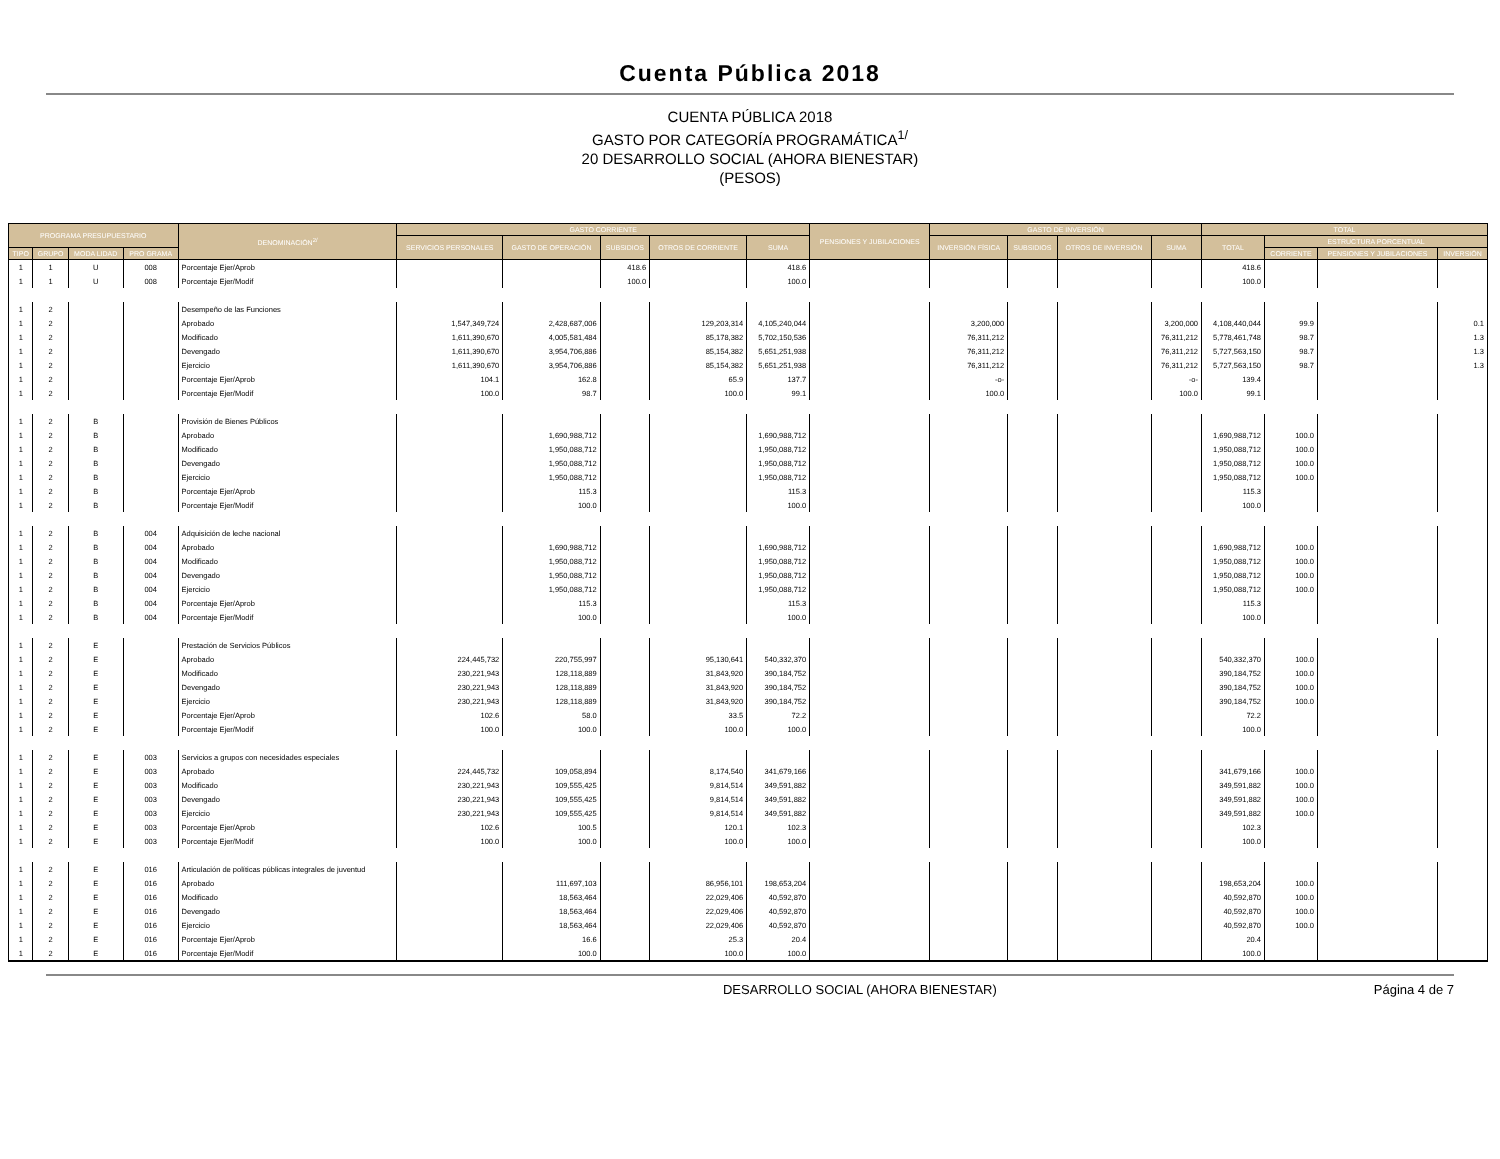Cuenta Pública 2018
CUENTA PÚBLICA 2018
GASTO POR CATEGORÍA PROGRAMÁTICA<sup>1/</sup>
20 DESARROLLO SOCIAL (AHORA BIENESTAR)
(PESOS)
| PROGRAMA PRESUPUESTARIO | | | | DENOMINACIÓN<sup>2/</sup> | GASTO CORRIENTE | | | | | PENSIONES Y JUBILACIONES | GASTO DE INVERSIÓN | | | | TOTAL | | | |
| --- | --- | --- | --- | --- | --- | --- | --- | --- | --- | --- | --- | --- | --- | --- | --- | --- | --- | --- |
| | | | | | SERVICIOS PERSONALES | GASTO DE OPERACIÓN | SUBSIDIOS | OTROS DE CORRIENTE | SUMA | | INVERSIÓN FÍSICA | SUBSIDIOS | OTROS DE INVERSIÓN | SUMA | TOTAL | ESTRUCTURA PORCENTUAL | | |
| TIPO | GRUPO | MODA LIDAD | PRO GRAMA | | | | | | | | | | | | | CORRIENTE | PENSIONES Y JUBILACIONES | INVERSIÓN |
| 1 | 1 | U | 008 | Porcentaje Ejer/Aprob | | | 418.6 | | 418.6 | | | | | | 418.6 | | | |
| 1 | 1 | U | 008 | Porcentaje Ejer/Modif | | | 100.0 | | 100.0 | | | | | | 100.0 | | | |
| 1 | 2 | | | Desempeño de las Funciones | | | | | | | | | | | | | | |
| 1 | 2 | | | Aprobado | 1,547,349,724 | 2,428,687,006 | | 129,203,314 | 4,105,240,044 | | 3,200,000 | | | 3,200,000 | 4,108,440,044 | 99.9 | | 0.1 |
| 1 | 2 | | | Modificado | 1,611,390,670 | 4,005,581,484 | | 85,178,382 | 5,702,150,536 | | 76,311,212 | | | 76,311,212 | 5,778,461,748 | 98.7 | | 1.3 |
| 1 | 2 | | | Devengado | 1,611,390,670 | 3,954,706,886 | | 85,154,382 | 5,651,251,938 | | 76,311,212 | | | 76,311,212 | 5,727,563,150 | 98.7 | | 1.3 |
| 1 | 2 | | | Ejercicio | 1,611,390,670 | 3,954,706,886 | | 85,154,382 | 5,651,251,938 | | 76,311,212 | | | 76,311,212 | 5,727,563,150 | 98.7 | | 1.3 |
| 1 | 2 | | | Porcentaje Ejer/Aprob | 104.1 | 162.8 | | 65.9 | 137.7 | | -o- | | | -o- | 139.4 | | | |
| 1 | 2 | | | Porcentaje Ejer/Modif | 100.0 | 98.7 | | 100.0 | 99.1 | | 100.0 | | | 100.0 | 99.1 | | | |
| 1 | 2 | B | | Provisión de Bienes Públicos | | | | | | | | | | | | | | |
| 1 | 2 | B | | Aprobado | | 1,690,988,712 | | | 1,690,988,712 | | | | | | 1,690,988,712 | 100.0 | | |
| 1 | 2 | B | | Modificado | | 1,950,088,712 | | | 1,950,088,712 | | | | | | 1,950,088,712 | 100.0 | | |
| 1 | 2 | B | | Devengado | | 1,950,088,712 | | | 1,950,088,712 | | | | | | 1,950,088,712 | 100.0 | | |
| 1 | 2 | B | | Ejercicio | | 1,950,088,712 | | | 1,950,088,712 | | | | | | 1,950,088,712 | 100.0 | | |
| 1 | 2 | B | | Porcentaje Ejer/Aprob | | 115.3 | | | 115.3 | | | | | | 115.3 | | | |
| 1 | 2 | B | | Porcentaje Ejer/Modif | | 100.0 | | | 100.0 | | | | | | 100.0 | | | |
| 1 | 2 | B | 004 | Adquisición de leche nacional | | | | | | | | | | | | | | |
| 1 | 2 | B | 004 | Aprobado | | 1,690,988,712 | | | 1,690,988,712 | | | | | | 1,690,988,712 | 100.0 | | |
| 1 | 2 | B | 004 | Modificado | | 1,950,088,712 | | | 1,950,088,712 | | | | | | 1,950,088,712 | 100.0 | | |
| 1 | 2 | B | 004 | Devengado | | 1,950,088,712 | | | 1,950,088,712 | | | | | | 1,950,088,712 | 100.0 | | |
| 1 | 2 | B | 004 | Ejercicio | | 1,950,088,712 | | | 1,950,088,712 | | | | | | 1,950,088,712 | 100.0 | | |
| 1 | 2 | B | 004 | Porcentaje Ejer/Aprob | | 115.3 | | | 115.3 | | | | | | 115.3 | | | |
| 1 | 2 | B | 004 | Porcentaje Ejer/Modif | | 100.0 | | | 100.0 | | | | | | 100.0 | | | |
| 1 | 2 | E | | Prestación de Servicios Públicos | | | | | | | | | | | | | | |
| 1 | 2 | E | | Aprobado | 224,445,732 | 220,755,997 | | 95,130,641 | 540,332,370 | | | | | | 540,332,370 | 100.0 | | |
| 1 | 2 | E | | Modificado | 230,221,943 | 128,118,889 | | 31,843,920 | 390,184,752 | | | | | | 390,184,752 | 100.0 | | |
| 1 | 2 | E | | Devengado | 230,221,943 | 128,118,889 | | 31,843,920 | 390,184,752 | | | | | | 390,184,752 | 100.0 | | |
| 1 | 2 | E | | Ejercicio | 230,221,943 | 128,118,889 | | 31,843,920 | 390,184,752 | | | | | | 390,184,752 | 100.0 | | |
| 1 | 2 | E | | Porcentaje Ejer/Aprob | 102.6 | 58.0 | | 33.5 | 72.2 | | | | | | 72.2 | | | |
| 1 | 2 | E | | Porcentaje Ejer/Modif | 100.0 | 100.0 | | 100.0 | 100.0 | | | | | | 100.0 | | | |
| 1 | 2 | E | 003 | Servicios a grupos con necesidades especiales | | | | | | | | | | | | | | |
| 1 | 2 | E | 003 | Aprobado | 224,445,732 | 109,058,894 | | 8,174,540 | 341,679,166 | | | | | | 341,679,166 | 100.0 | | |
| 1 | 2 | E | 003 | Modificado | 230,221,943 | 109,555,425 | | 9,814,514 | 349,591,882 | | | | | | 349,591,882 | 100.0 | | |
| 1 | 2 | E | 003 | Devengado | 230,221,943 | 109,555,425 | | 9,814,514 | 349,591,882 | | | | | | 349,591,882 | 100.0 | | |
| 1 | 2 | E | 003 | Ejercicio | 230,221,943 | 109,555,425 | | 9,814,514 | 349,591,882 | | | | | | 349,591,882 | 100.0 | | |
| 1 | 2 | E | 003 | Porcentaje Ejer/Aprob | 102.6 | 100.5 | | 120.1 | 102.3 | | | | | | 102.3 | | | |
| 1 | 2 | E | 003 | Porcentaje Ejer/Modif | 100.0 | 100.0 | | 100.0 | 100.0 | | | | | | 100.0 | | | |
| 1 | 2 | E | 016 | Articulación de políticas públicas integrales de juventud | | | | | | | | | | | | | | |
| 1 | 2 | E | 016 | Aprobado | | 111,697,103 | | 86,956,101 | 198,653,204 | | | | | | 198,653,204 | 100.0 | | |
| 1 | 2 | E | 016 | Modificado | | 18,563,464 | | 22,029,406 | 40,592,870 | | | | | | 40,592,870 | 100.0 | | |
| 1 | 2 | E | 016 | Devengado | | 18,563,464 | | 22,029,406 | 40,592,870 | | | | | | 40,592,870 | 100.0 | | |
| 1 | 2 | E | 016 | Ejercicio | | 18,563,464 | | 22,029,406 | 40,592,870 | | | | | | 40,592,870 | 100.0 | | |
| 1 | 2 | E | 016 | Porcentaje Ejer/Aprob | | 16.6 | | 25.3 | 20.4 | | | | | | 20.4 | | | |
| 1 | 2 | E | 016 | Porcentaje Ejer/Modif | | 100.0 | | 100.0 | 100.0 | | | | | | 100.0 | | | |
DESARROLLO SOCIAL (AHORA BIENESTAR) Página 4 de 7